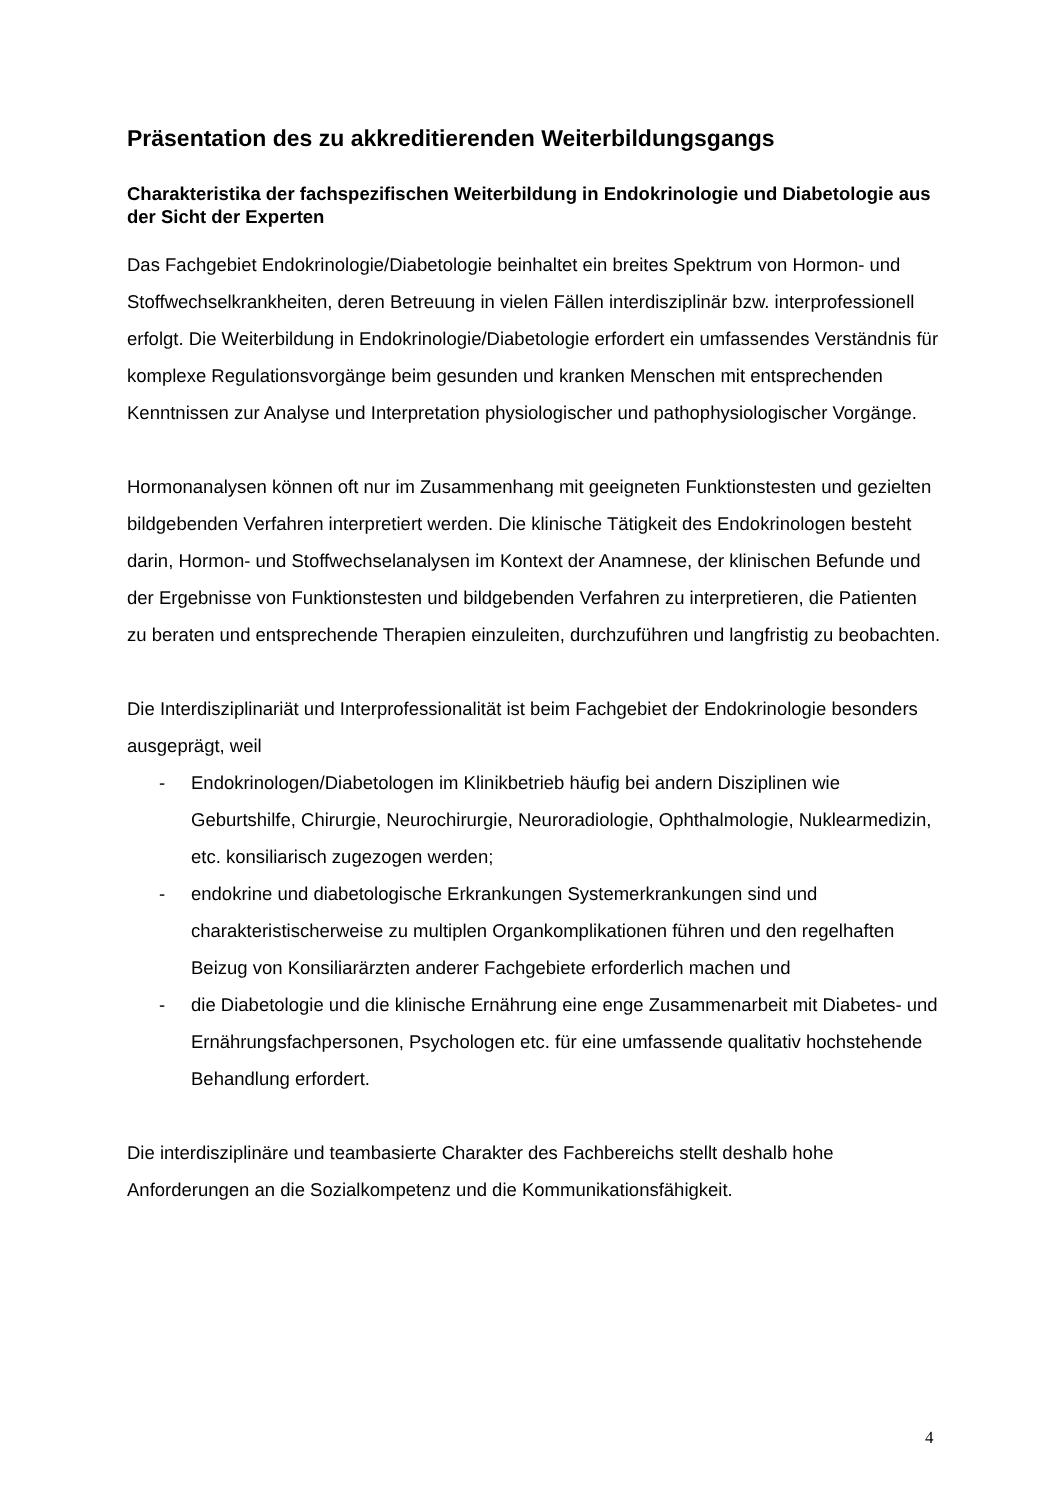Präsentation des zu akkreditierenden Weiterbildungsgangs
Charakteristika der fachspezifischen Weiterbildung in Endokrinologie und Diabetologie aus der Sicht der Experten
Das Fachgebiet Endokrinologie/Diabetologie beinhaltet ein breites Spektrum von Hormon- und Stoffwechselkrankheiten, deren Betreuung in vielen Fällen interdisziplinär bzw. interprofessionell erfolgt. Die Weiterbildung in Endokrinologie/Diabetologie erfordert ein umfassendes Verständnis für komplexe Regulationsvorgänge beim gesunden und kranken Menschen mit entsprechenden Kenntnissen zur Analyse und Interpretation physiologischer und pathophysiologischer Vorgänge.
Hormonanalysen können oft nur im Zusammenhang mit geeigneten Funktionstesten und gezielten bildgebenden Verfahren interpretiert werden. Die klinische Tätigkeit des Endokrinologen besteht darin, Hormon- und Stoffwechselanalysen im Kontext der Anamnese, der klinischen Befunde und der Ergebnisse von Funktionstesten und bildgebenden Verfahren zu interpretieren, die Patienten zu beraten und entsprechende Therapien einzuleiten, durchzuführen und langfristig zu beobachten.
Die Interdisziplinariät und Interprofessionalität ist beim Fachgebiet der Endokrinologie besonders ausgeprägt, weil
- Endokrinologen/Diabetologen im Klinikbetrieb häufig bei andern Disziplinen wie Geburtshilfe, Chirurgie, Neurochirurgie, Neuroradiologie, Ophthalmologie, Nuklearmedizin, etc. konsiliarisch zugezogen werden;
- endokrine und diabetologische Erkrankungen Systemerkrankungen sind und charakteristischerweise zu multiplen Organkomplikationen führen und den regelhaften Beizug von Konsiliarärzten anderer Fachgebiete erforderlich machen und
- die Diabetologie und die klinische Ernährung eine enge Zusammenarbeit mit Diabetes- und Ernährungsfachpersonen, Psychologen etc. für eine umfassende qualitativ hochstehende Behandlung erfordert.
Die interdisziplinäre und teambasierte Charakter des Fachbereichs stellt deshalb hohe Anforderungen an die Sozialkompetenz und die Kommunikationsfähigkeit.
4